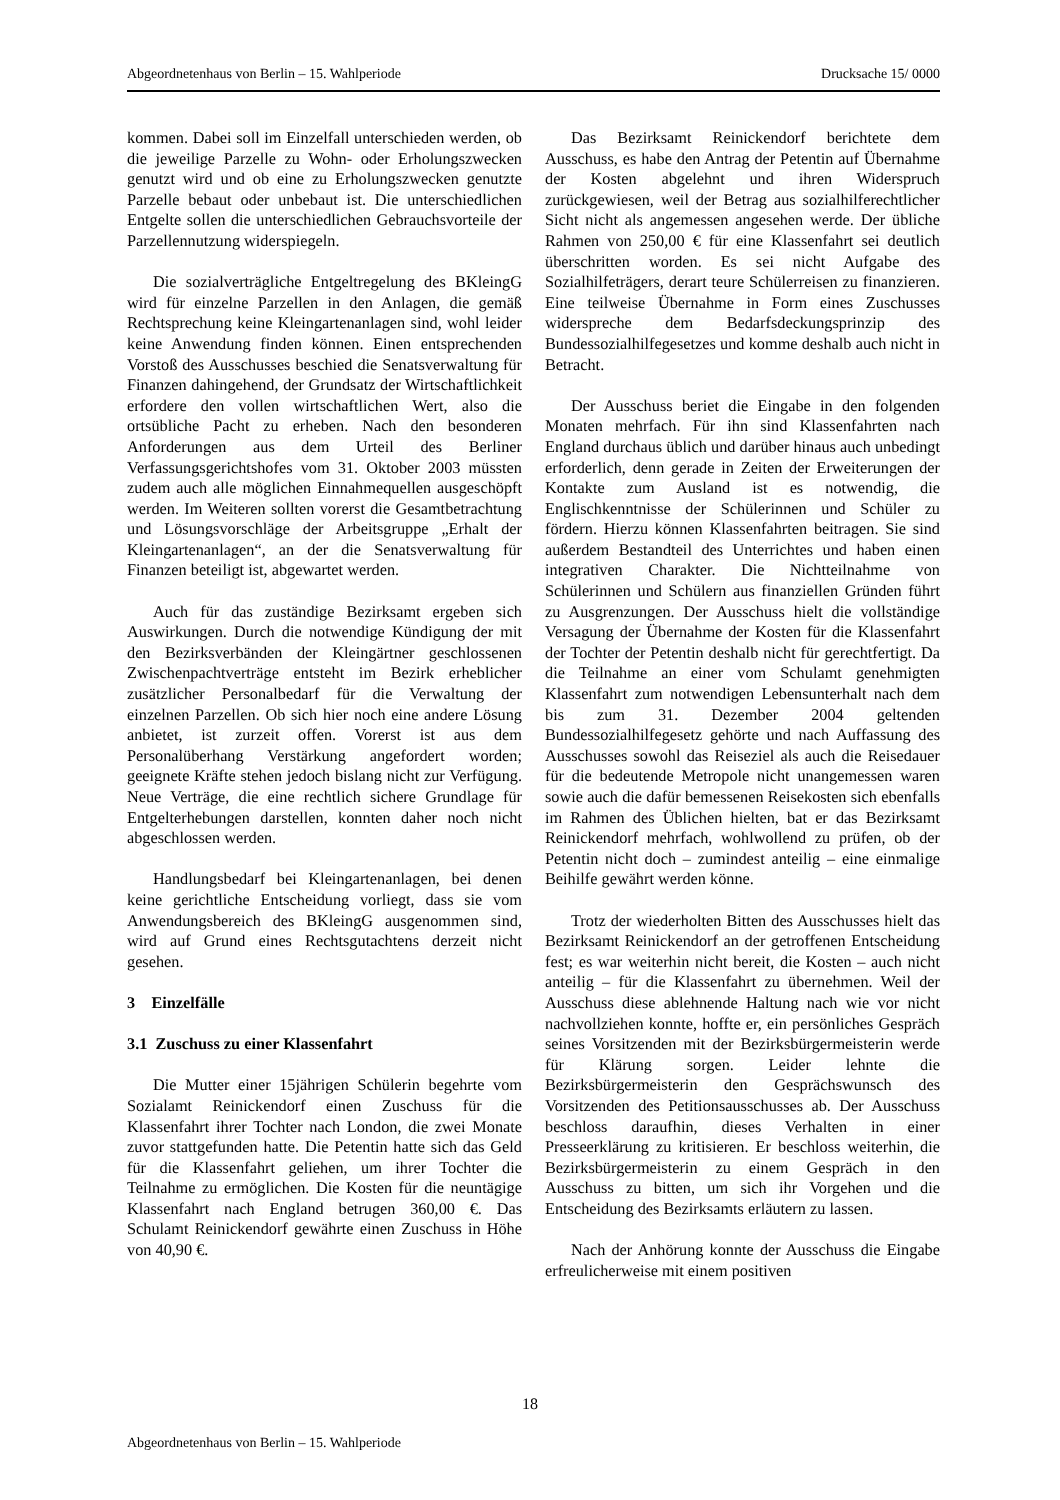Abgeordnetenhaus von Berlin – 15. Wahlperiode Drucksache 15/ 0000
kommen. Dabei soll im Einzelfall unterschieden werden, ob die jeweilige Parzelle zu Wohn- oder Erholungszwecken genutzt wird und ob eine zu Erholungszwecken genutzte Parzelle bebaut oder unbebaut ist. Die unterschiedlichen Entgelte sollen die unterschiedlichen Gebrauchsvorteile der Parzellen­nutzung widerspiegeln.
Die sozialverträgliche Entgeltregelung des BKleingG wird für einzelne Parzellen in den Anlagen, die gemäß Rechtsprechung keine Kleingartenanlagen sind, wohl leider keine Anwendung finden können. Einen entsprechenden Vorstoß des Ausschusses beschied die Senatsverwaltung für Finanzen dahingehend, der Grundsatz der Wirtschaftlichkeit erfordere den vollen wirtschaftlichen Wert, also die ortsübliche Pacht zu erheben. Nach den besonderen Anforderungen aus dem Urteil des Berliner Verfassungsgerichtshofes vom 31. Oktober 2003 müssten zudem auch alle möglichen Einnahmequellen ausgeschöpft werden. Im Weiteren sollten vorerst die Gesamtbetrachtung und Lösungsvorschläge der Arbeitsgruppe „Erhalt der Kleingartenanlagen“, an der die Senatsverwaltung für Finanzen beteiligt ist, abgewartet werden.
Auch für das zuständige Bezirksamt ergeben sich Auswirkungen. Durch die notwendige Kündigung der mit den Bezirksverbänden der Kleingärtner geschlossenen Zwischenpachtverträge entsteht im Bezirk erheblicher zusätzlicher Personalbedarf für die Verwaltung der einzelnen Parzellen. Ob sich hier noch eine andere Lösung anbietet, ist zurzeit offen. Vorerst ist aus dem Personalüberhang Verstärkung angefordert worden; geeignete Kräfte stehen jedoch bislang nicht zur Verfügung. Neue Verträge, die eine rechtlich sichere Grundlage für Entgelterhebungen darstellen, konnten daher noch nicht abgeschlossen werden.
Handlungsbedarf bei Kleingartenanlagen, bei denen keine gerichtliche Entscheidung vorliegt, dass sie vom Anwendungsbereich des BKleingG ausgenommen sind, wird auf Grund eines Rechtsgutachtens derzeit nicht gesehen.
3 Einzelfälle
3.1 Zuschuss zu einer Klassenfahrt
Die Mutter einer 15jährigen Schülerin begehrte vom Sozialamt Reinickendorf einen Zuschuss für die Klassenfahrt ihrer Tochter nach London, die zwei Monate zuvor stattgefunden hatte. Die Petentin hatte sich das Geld für die Klassenfahrt geliehen, um ihrer Tochter die Teilnahme zu ermöglichen. Die Kosten für die neuntägige Klassenfahrt nach England betrugen 360,00 €. Das Schulamt Reinickendorf gewährte einen Zuschuss in Höhe von 40,90 €.
Das Bezirksamt Reinickendorf berichtete dem Ausschuss, es habe den Antrag der Petentin auf Übernahme der Kosten abgelehnt und ihren Widerspruch zurückgewiesen, weil der Betrag aus sozialhilferechtlicher Sicht nicht als angemessen angesehen werde. Der übliche Rahmen von 250,00 € für eine Klassenfahrt sei deutlich überschritten worden. Es sei nicht Aufgabe des Sozialhilfeträgers, derart teure Schülerreisen zu finanzieren. Eine teilweise Übernahme in Form eines Zuschusses widerspreche dem Bedarfsdeckungsprinzip des Bundessozialhilfegesetzes und komme deshalb auch nicht in Betracht.
Der Ausschuss beriet die Eingabe in den folgenden Monaten mehrfach. Für ihn sind Klassenfahrten nach England durchaus üblich und darüber hinaus auch unbedingt erforderlich, denn gerade in Zeiten der Erweiterungen der Kontakte zum Ausland ist es notwendig, die Englischkenntnisse der Schülerinnen und Schüler zu fördern. Hierzu können Klassenfahrten beitragen. Sie sind außerdem Bestandteil des Unterrichtes und haben einen integrativen Charakter. Die Nichtteilnahme von Schülerinnen und Schülern aus finanziellen Gründen führt zu Ausgrenzungen. Der Ausschuss hielt die vollständige Versagung der Übernahme der Kosten für die Klassenfahrt der Tochter der Petentin deshalb nicht für gerechtfertigt. Da die Teilnahme an einer vom Schulamt genehmigten Klassenfahrt zum notwendigen Lebensunterhalt nach dem bis zum 31. Dezember 2004 geltenden Bundessozialhilfegesetz gehörte und nach Auffassung des Ausschusses sowohl das Reiseziel als auch die Reisedauer für die bedeutende Metropole nicht unangemessen waren sowie auch die dafür bemessenen Reisekosten sich ebenfalls im Rahmen des Üblichen hielten, bat er das Bezirksamt Reinickendorf mehrfach, wohlwollend zu prüfen, ob der Petentin nicht doch – zumindest anteilig – eine einmalige Beihilfe gewährt werden könne.
Trotz der wiederholten Bitten des Ausschusses hielt das Bezirksamt Reinickendorf an der getroffenen Entscheidung fest; es war weiterhin nicht bereit, die Kosten – auch nicht anteilig – für die Klassenfahrt zu übernehmen. Weil der Ausschuss diese ablehnende Haltung nach wie vor nicht nachvollziehen konnte, hoffte er, ein persönliches Gespräch seines Vorsitzenden mit der Bezirksbürgermeisterin werde für Klärung sorgen. Leider lehnte die Bezirksbürgermeisterin den Gesprächswunsch des Vorsitzenden des Petitionsausschusses ab. Der Ausschuss beschloss daraufhin, dieses Verhalten in einer Presseerklärung zu kritisieren. Er beschloss weiterhin, die Bezirksbürgermeisterin zu einem Gespräch in den Ausschuss zu bitten, um sich ihr Vorgehen und die Entscheidung des Bezirksamts erläutern zu lassen.
Nach der Anhörung konnte der Ausschuss die Eingabe erfreulicherweise mit einem positiven
18
Abgeordnetenhaus von Berlin – 15. Wahlperiode